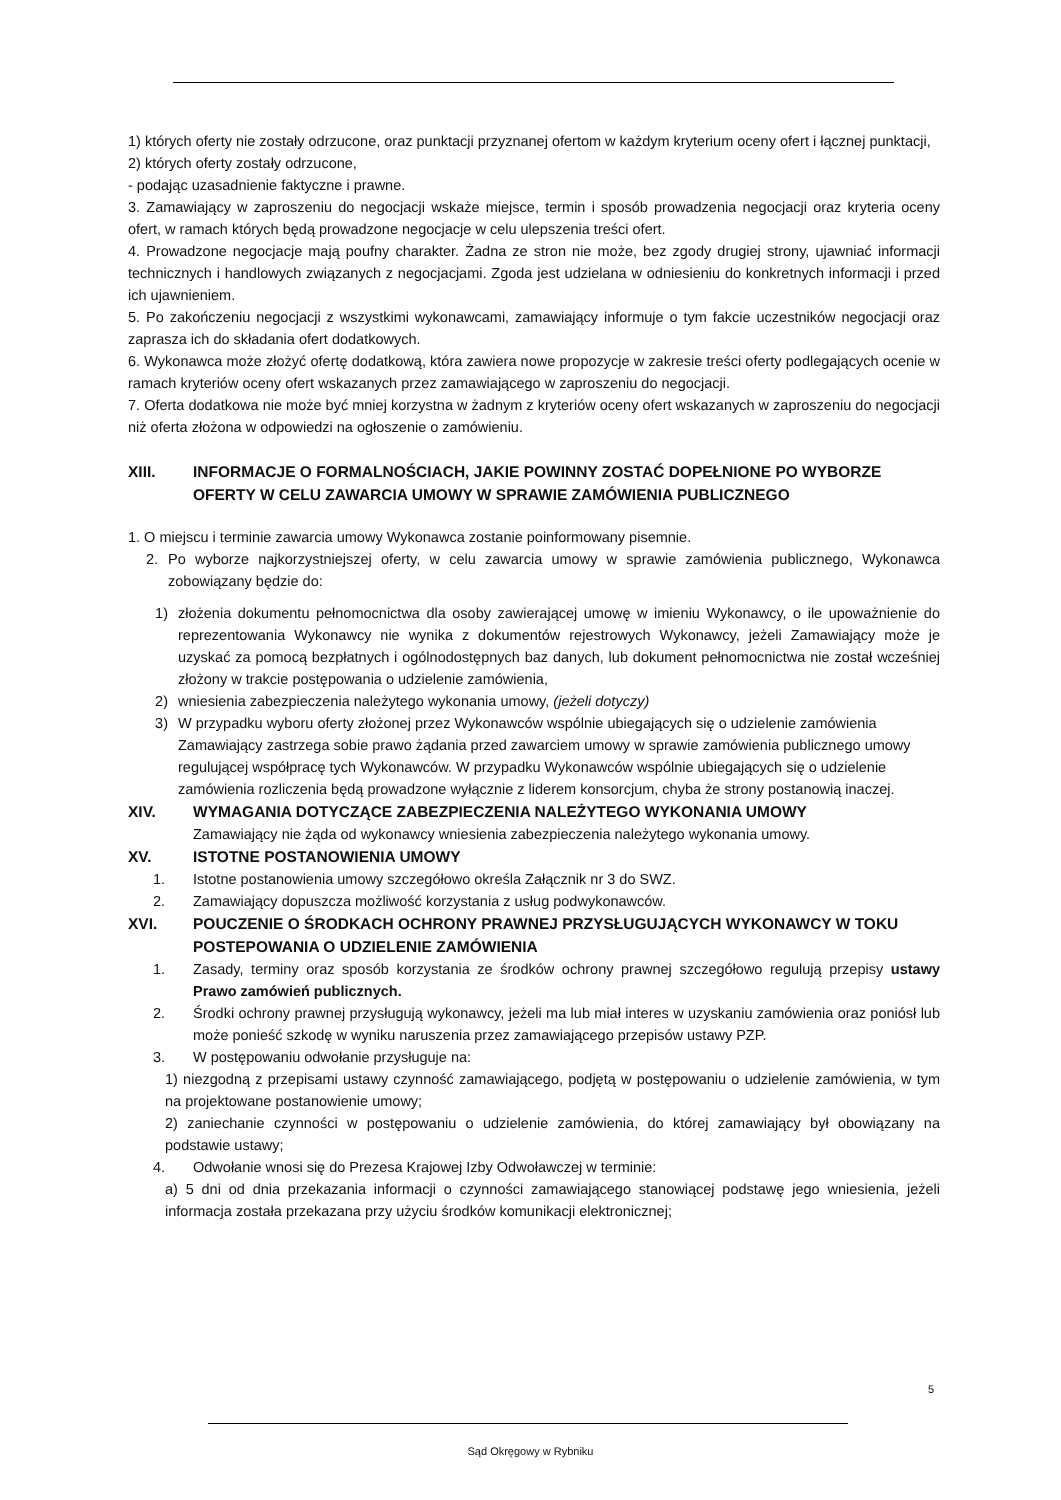1) których oferty nie zostały odrzucone, oraz punktacji przyznanej ofertom w każdym kryterium oceny ofert i łącznej punktacji,
2) których oferty zostały odrzucone,
- podając uzasadnienie faktyczne i prawne.
3. Zamawiający w zaproszeniu do negocjacji wskaże miejsce, termin i sposób prowadzenia negocjacji oraz kryteria oceny ofert, w ramach których będą prowadzone negocjacje w celu ulepszenia treści ofert.
4. Prowadzone negocjacje mają poufny charakter. Żadna ze stron nie może, bez zgody drugiej strony, ujawniać informacji technicznych i handlowych związanych z negocjacjami. Zgoda jest udzielana w odniesieniu do konkretnych informacji i przed ich ujawnieniem.
5. Po zakończeniu negocjacji z wszystkimi wykonawcami, zamawiający informuje o tym fakcie uczestników negocjacji oraz zaprasza ich do składania ofert dodatkowych.
6. Wykonawca może złożyć ofertę dodatkową, która zawiera nowe propozycje w zakresie treści oferty podlegających ocenie w ramach kryteriów oceny ofert wskazanych przez zamawiającego w zaproszeniu do negocjacji.
7. Oferta dodatkowa nie może być mniej korzystna w żadnym z kryteriów oceny ofert wskazanych w zaproszeniu do negocjacji niż oferta złożona w odpowiedzi na ogłoszenie o zamówieniu.
XIII. INFORMACJE O FORMALNOŚCIACH, JAKIE POWINNY ZOSTAĆ DOPEŁNIONE PO WYBORZE OFERTY W CELU ZAWARCIA UMOWY W SPRAWIE ZAMÓWIENIA PUBLICZNEGO
1. O miejscu i terminie zawarcia umowy Wykonawca zostanie poinformowany pisemnie.
2. Po wyborze najkorzystniejszej oferty, w celu zawarcia umowy w sprawie zamówienia publicznego, Wykonawca zobowiązany będzie do:
1) złożenia dokumentu pełnomocnictwa dla osoby zawierającej umowę w imieniu Wykonawcy, o ile upoważnienie do reprezentowania Wykonawcy nie wynika z dokumentów rejestrowych Wykonawcy, jeżeli Zamawiający może je uzyskać za pomocą bezpłatnych i ogólnodostępnych baz danych, lub dokument pełnomocnictwa nie został wcześniej złożony w trakcie postępowania o udzielenie zamówienia,
2) wniesienia zabezpieczenia należytego wykonania umowy, (jeżeli dotyczy)
3) W przypadku wyboru oferty złożonej przez Wykonawców wspólnie ubiegających się o udzielenie zamówienia Zamawiający zastrzega sobie prawo żądania przed zawarciem umowy w sprawie zamówienia publicznego umowy regulującej współpracę tych Wykonawców. W przypadku Wykonawców wspólnie ubiegających się o udzielenie zamówienia rozliczenia będą prowadzone wyłącznie z liderem konsorcjum, chyba że strony postanowią inaczej.
XIV. WYMAGANIA DOTYCZĄCE ZABEZPIECZENIA NALEŻYTEGO WYKONANIA UMOWY
Zamawiający nie żąda od wykonawcy wniesienia zabezpieczenia należytego wykonania umowy.
XV. ISTOTNE POSTANOWIENIA UMOWY
1. Istotne postanowienia umowy szczegółowo określa Załącznik nr 3 do SWZ.
2. Zamawiający dopuszcza możliwość korzystania z usług podwykonawców.
XVI. POUCZENIE O ŚRODKACH OCHRONY PRAWNEJ PRZYSŁUGUJĄCYCH WYKONAWCY W TOKU POSTEPOWANIA O UDZIELENIE ZAMÓWIENIA
1. Zasady, terminy oraz sposób korzystania ze środków ochrony prawnej szczegółowo regulują przepisy ustawy Prawo zamówień publicznych.
2. Środki ochrony prawnej przysługują wykonawcy, jeżeli ma lub miał interes w uzyskaniu zamówienia oraz poniósł lub może ponieść szkodę w wyniku naruszenia przez zamawiającego przepisów ustawy PZP.
3. W postępowaniu odwołanie przysługuje na:
1) niezgodną z przepisami ustawy czynność zamawiającego, podjętą w postępowaniu o udzielenie zamówienia, w tym na projektowane postanowienie umowy;
2) zaniechanie czynności w postępowaniu o udzielenie zamówienia, do której zamawiający był obowiązany na podstawie ustawy;
4. Odwołanie wnosi się do Prezesa Krajowej Izby Odwoławczej w terminie:
a) 5 dni od dnia przekazania informacji o czynności zamawiającego stanowiącej podstawę jego wniesienia, jeżeli informacja została przekazana przy użyciu środków komunikacji elektronicznej;
5
Sąd Okręgowy w Rybniku